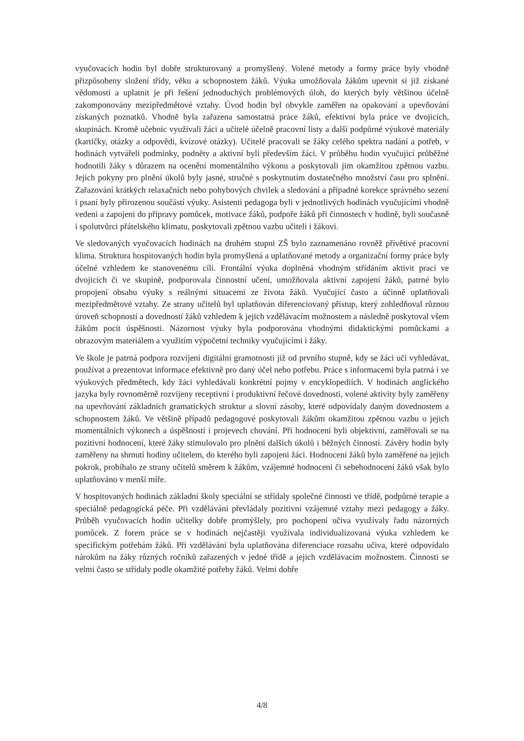vyučovacích hodin byl dobře strukturovaný a promyšlený. Volené metody a formy práce byly vhodně přizpůsobeny složení třídy, věku a schopnostem žáků. Výuka umožňovala žákům upevnit si již získané vědomosti a uplatnit je při řešení jednoduchých problémových úloh, do kterých byly většinou účelně zakomponovány mezipředmětové vztahy. Úvod hodin byl obvykle zaměřen na opakování a upevňování získaných poznatků. Vhodně byla zařazena samostatná práce žáků, efektivní byla práce ve dvojicích, skupinách. Kromě učebnic využívali žáci a učitelé účelně pracovní listy a další podpůrné výukové materiály (kartičky, otázky a odpovědi, kvízové otázky). Učitelé pracovali se žáky celého spektra nadání a potřeb, v hodinách vytvářeli podmínky, podněty a aktivní byli především žáci. V průběhu hodin vyučující průběžné hodnotili žáky s důrazem na ocenění momentálního výkonu a poskytovali jim okamžitou zpětnou vazbu. Jejich pokyny pro plnění úkolů byly jasné, stručné s poskytnutím dostatečného množství času pro splnění. Zařazování krátkých relaxačních nebo pohybových chvilek a sledování a případné korekce správného sezení i psaní byly přirozenou součástí výuky. Asistenti pedagoga byli v jednotlivých hodinách vyučujícími vhodně vedeni a zapojeni do přípravy pomůcek, motivace žáků, podpoře žáků při činnostech v hodině, byli současně i spolutvůrci přátelského klimatu, poskytovali zpětnou vazbu učiteli i žákovi.
Ve sledovaných vyučovacích hodinách na druhém stupni ZŠ bylo zaznamenáno rovněž přívětivé pracovní klima. Struktura hospitovaných hodin byla promyšlená a uplatňované metody a organizační formy práce byly účelné vzhledem ke stanovenému cíli. Frontální výuka doplněná vhodným střídáním aktivit prací ve dvojicích či ve skupině, podporovala činnostní učení, umožňovala aktivní zapojení žáků, patrné bylo propojení obsahu výuky s reálnými situacemi ze života žáků. Vyučující často a účinně uplatňovali mezipředmětové vztahy. Ze strany učitelů byl uplatňován diferenciovaný přístup, který zohledňoval různou úroveň schopností a dovedností žáků vzhledem k jejich vzdělávacím možnostem a následně poskytoval všem žákům pocit úspěšnosti. Názornost výuky byla podporována vhodnými didaktickými pomůckami a obrazovým materiálem a využitím výpočetní techniky vyučujícími i žáky.
Ve škole je patrná podpora rozvíjení digitální gramotnosti již od prvního stupně, kdy se žáci učí vyhledávat, používat a prezentovat informace efektivně pro daný účel nebo potřebu. Práce s informacemi byla patrná i ve výukových předmětech, kdy žáci vyhledávali konkrétní pojmy v encyklopediích. V hodinách anglického jazyka byly rovnoměrně rozvíjeny receptivní i produktivní řečové dovednosti, volené aktivity byly zaměřeny na upevňování základních gramatických struktur a slovní zásoby, které odpovídaly daným dovednostem a schopnostem žáků. Ve většině případů pedagogové poskytovali žákům okamžitou zpětnou vazbu o jejich momentálních výkonech a úspěšnosti i projevech chování. Při hodnocení byli objektivní, zaměřovali se na pozitivní hodnocení, které žáky stimulovalo pro plnění dalších úkolů i běžných činností. Závěry hodin byly zaměřeny na shrnutí hodiny učitelem, do kterého byli zapojeni žáci. Hodnocení žáků bylo zaměřené na jejich pokrok, probíhalo ze strany učitelů směrem k žákům, vzájemné hodnocení či sebehodnocení žáků však bylo uplatňováno v menší míře.
V hospitovaných hodinách základní školy speciální se střídaly společné činnosti ve třídě, podpůrné terapie a speciálně pedagogická péče. Při vzdělávání převládaly pozitivní vzájemné vztahy mezi pedagogy a žáky. Průběh vyučovacích hodin učitelky dobře promýšlely, pro pochopení učiva využívaly řadu názorných pomůcek. Z forem práce se v hodinách nejčastěji využívala individualizovaná výuka vzhledem ke specifickým potřebám žáků. Při vzdělávání byla uplatňována diferenciace rozsahu učiva, které odpovídalo nárokům na žáky různých ročníků zařazených v jedné třídě a jejich vzdělávacím možnostem. Činnosti se velmi často se střídaly podle okamžité potřeby žáků. Velmi dobře
4/8